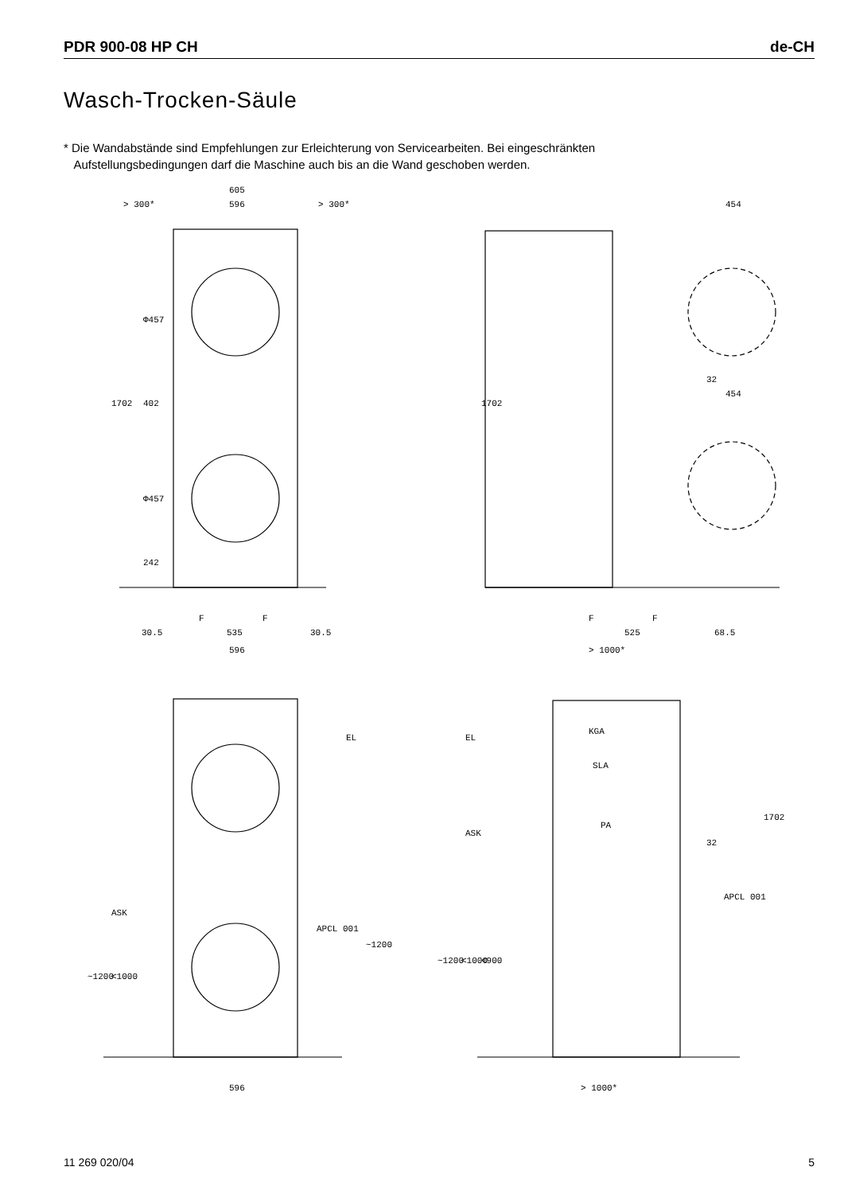PDR 900-08 HP CH de-CH
Wasch-Trocken-Säule
* Die Wandabstände sind Empfehlungen zur Erleichterung von Servicearbeiten. Bei eingeschränkten
Aufstellungsbedingungen darf die Maschine auch bis an die Wand geschoben werden.
605
596
> 300*
> 300*
454
32
454
1702
Φ457
402
Φ457
242
1702
F
F
F
F
30.5
535
30.5
525
68.5
596
> 1000*
EL
EL
KGA
SLA
PA
32
ASK
ASK
APCL 001
APCL 001
~1200
<1000
~1200
~1200
<1000
<900
1702
596
> 1000*
11 269 020/04 5